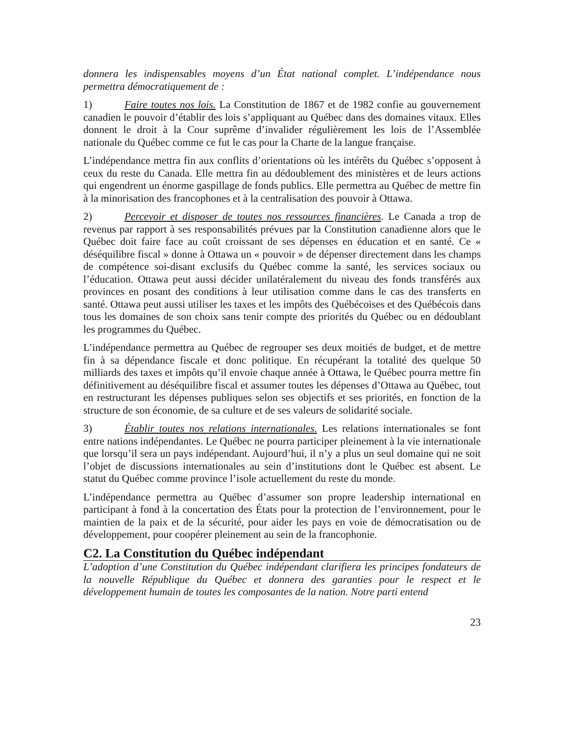donnera les indispensables moyens d’un État national complet. L’indépendance nous permettra démocratiquement de :
1) Faire toutes nos lois. La Constitution de 1867 et de 1982 confie au gouvernement canadien le pouvoir d’établir des lois s’appliquant au Québec dans des domaines vitaux. Elles donnent le droit à la Cour suprême d’invalider régulièrement les lois de l’Assemblée nationale du Québec comme ce fut le cas pour la Charte de la langue française.
L’indépendance mettra fin aux conflits d’orientations où les intérêts du Québec s’opposent à ceux du reste du Canada. Elle mettra fin au dédoublement des ministères et de leurs actions qui engendrent un énorme gaspillage de fonds publics. Elle permettra au Québec de mettre fin à la minorisation des francophones et à la centralisation des pouvoir à Ottawa.
2) Percevoir et disposer de toutes nos ressources financières. Le Canada a trop de revenus par rapport à ses responsabilités prévues par la Constitution canadienne alors que le Québec doit faire face au coût croissant de ses dépenses en éducation et en santé. Ce « déséquilibre fiscal » donne à Ottawa un « pouvoir » de dépenser directement dans les champs de compétence soi-disant exclusifs du Québec comme la santé, les services sociaux ou l’éducation. Ottawa peut aussi décider unilatéralement du niveau des fonds transférés aux provinces en posant des conditions à leur utilisation comme dans le cas des transferts en santé. Ottawa peut aussi utiliser les taxes et les impôts des Québécoises et des Québécois dans tous les domaines de son choix sans tenir compte des priorités du Québec ou en dédoublant les programmes du Québec.
L’indépendance permettra au Québec de regrouper ses deux moitiés de budget, et de mettre fin à sa dépendance fiscale et donc politique. En récupérant la totalité des quelque 50 milliards des taxes et impôts qu’il envoie chaque année à Ottawa, le Québec pourra mettre fin définitivement au déséquilibre fiscal et assumer toutes les dépenses d’Ottawa au Québec, tout en restructurant les dépenses publiques selon ses objectifs et ses priorités, en fonction de la structure de son économie, de sa culture et de ses valeurs de solidarité sociale.
3) Établir toutes nos relations internationales. Les relations internationales se font entre nations indépendantes. Le Québec ne pourra participer pleinement à la vie internationale que lorsqu’il sera un pays indépendant. Aujourd’hui, il n’y a plus un seul domaine qui ne soit l’objet de discussions internationales au sein d’institutions dont le Québec est absent. Le statut du Québec comme province l’isole actuellement du reste du monde.
L’indépendance permettra au Québec d’assumer son propre leadership international en participant à fond à la concertation des États pour la protection de l’environnement, pour le maintien de la paix et de la sécurité, pour aider les pays en voie de démocratisation ou de développement, pour coopérer pleinement au sein de la francophonie.
C2. La Constitution du Québec indépendant
L’adoption d’une Constitution du Québec indépendant clarifiera les principes fondateurs de la nouvelle République du Québec et donnera des garanties pour le respect et le développement humain de toutes les composantes de la nation. Notre parti entend
23